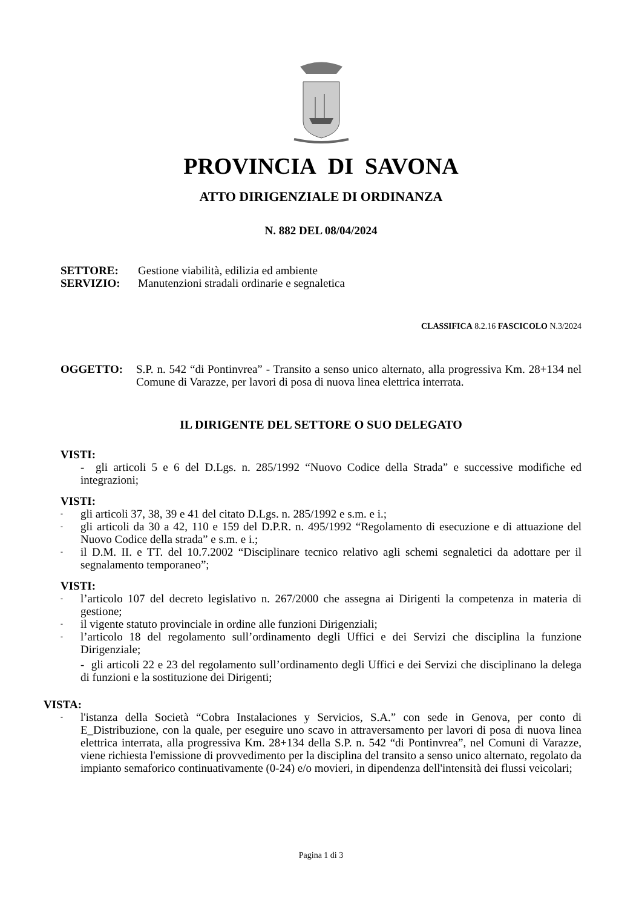PROVINCIA DI SAVONA
ATTO DIRIGENZIALE DI ORDINANZA
N. 882 DEL 08/04/2024
SETTORE: Gestione viabilità, edilizia ed ambiente
SERVIZIO: Manutenzioni stradali ordinarie e segnaletica
CLASSIFICA 8.2.16 FASCICOLO N.3/2024
OGGETTO: S.P. n. 542 “di Pontinvrea” - Transito a senso unico alternato, alla progressiva Km. 28+134 nel Comune di Varazze, per lavori di posa di nuova linea elettrica interrata.
IL DIRIGENTE DEL SETTORE O SUO DELEGATO
VISTI:
- gli articoli 5 e 6 del D.Lgs. n. 285/1992 “Nuovo Codice della Strada” e successive modifiche ed integrazioni;
VISTI:
- gli articoli 37, 38, 39 e 41 del citato D.Lgs. n. 285/1992 e s.m. e i.;
- gli articoli da 30 a 42, 110 e 159 del D.P.R. n. 495/1992 “Regolamento di esecuzione e di attuazione del Nuovo Codice della strada” e s.m. e i.;
- il D.M. II. e TT. del 10.7.2002 “Disciplinare tecnico relativo agli schemi segnaletici da adottare per il segnalamento temporaneo”;
VISTI:
- l’articolo 107 del decreto legislativo n. 267/2000 che assegna ai Dirigenti la competenza in materia di gestione;
- il vigente statuto provinciale in ordine alle funzioni Dirigenziali;
- l’articolo 18 del regolamento sull’ordinamento degli Uffici e dei Servizi che disciplina la funzione Dirigenziale;
- gli articoli 22 e 23 del regolamento sull’ordinamento degli Uffici e dei Servizi che disciplinano la delega di funzioni e la sostituzione dei Dirigenti;
VISTA:
- l'istanza della Società “Cobra Instalaciones y Servicios, S.A.” con sede in Genova, per conto di E_Distribuzione, con la quale, per eseguire uno scavo in attraversamento per lavori di posa di nuova linea elettrica interrata, alla progressiva Km. 28+134 della S.P. n. 542 “di Pontinvrea”, nel Comuni di Varazze, viene richiesta l'emissione di provvedimento per la disciplina del transito a senso unico alternato, regolato da impianto semaforico continuativamente (0-24) e/o movieri, in dipendenza dell'intensità dei flussi veicolari;
Pagina 1 di 3